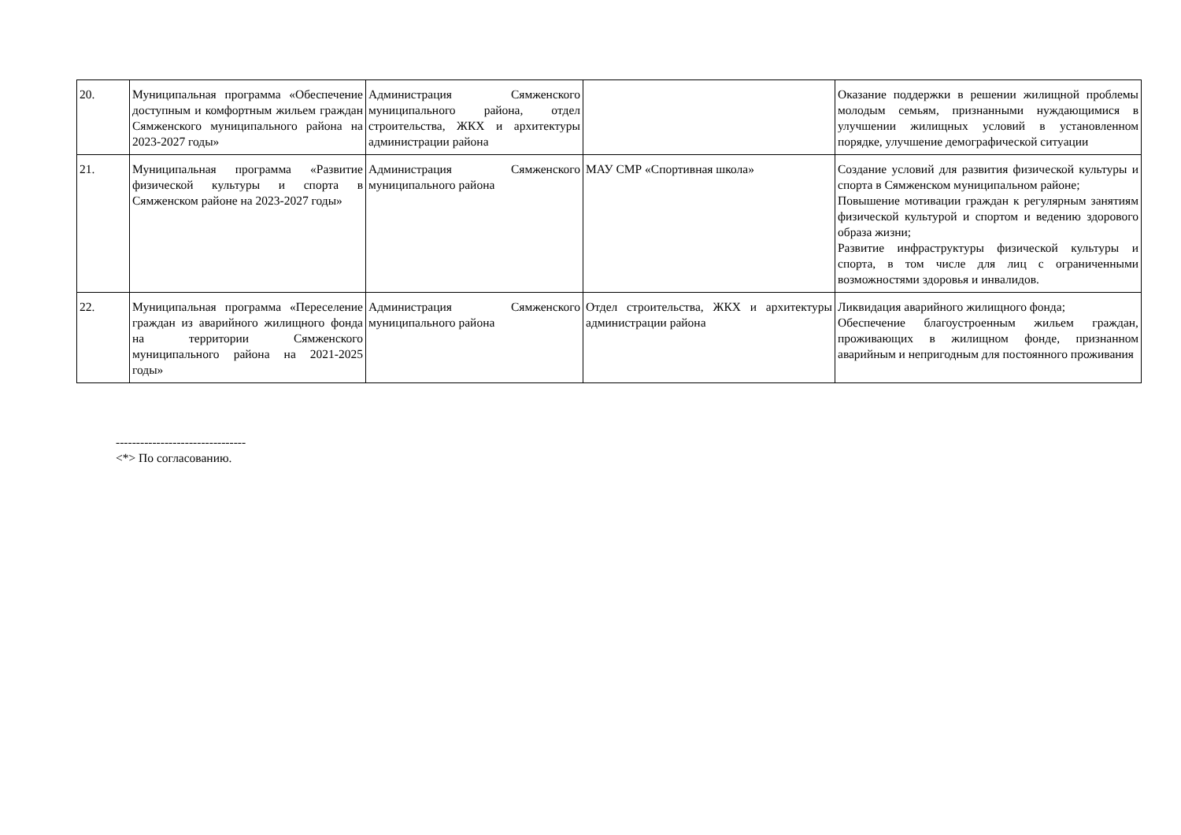| 20. | Муниципальная программа «Обеспечение доступным и комфортным жильем граждан Сямженского муниципального района на 2023-2027 годы» | Администрация Сямженского муниципального района, отдел строительства, ЖКХ и архитектуры администрации района | | Оказание поддержки в решении жилищной проблемы молодым семьям, признанными нуждающимися в улучшении жилищных условий в установленном порядке, улучшение демографической ситуации |
| 21. | Муниципальная программа «Развитие физической культуры и спорта в Сямженском районе на 2023-2027 годы» | Администрация Сямженского муниципального района | МАУ СМР «Спортивная школа» | Создание условий для развития физической культуры и спорта в Сямженском муниципальном районе; Повышение мотивации граждан к регулярным занятиям физической культурой и спортом и ведению здорового образа жизни; Развитие инфраструктуры физической культуры и спорта, в том числе для лиц с ограниченными возможностями здоровья и инвалидов. |
| 22. | Муниципальная программа «Переселение граждан из аварийного жилищного фонда на территории Сямженского муниципального района на 2021-2025 годы» | Администрация Сямженского муниципального района | Отдел строительства, ЖКХ и архитектуры администрации района | Ликвидация аварийного жилищного фонда; Обеспечение благоустроенным жильем граждан, проживающих в жилищном фонде, признанном аварийным и непригодным для постоянного проживания |
--------------------------------
<*> По согласованию.